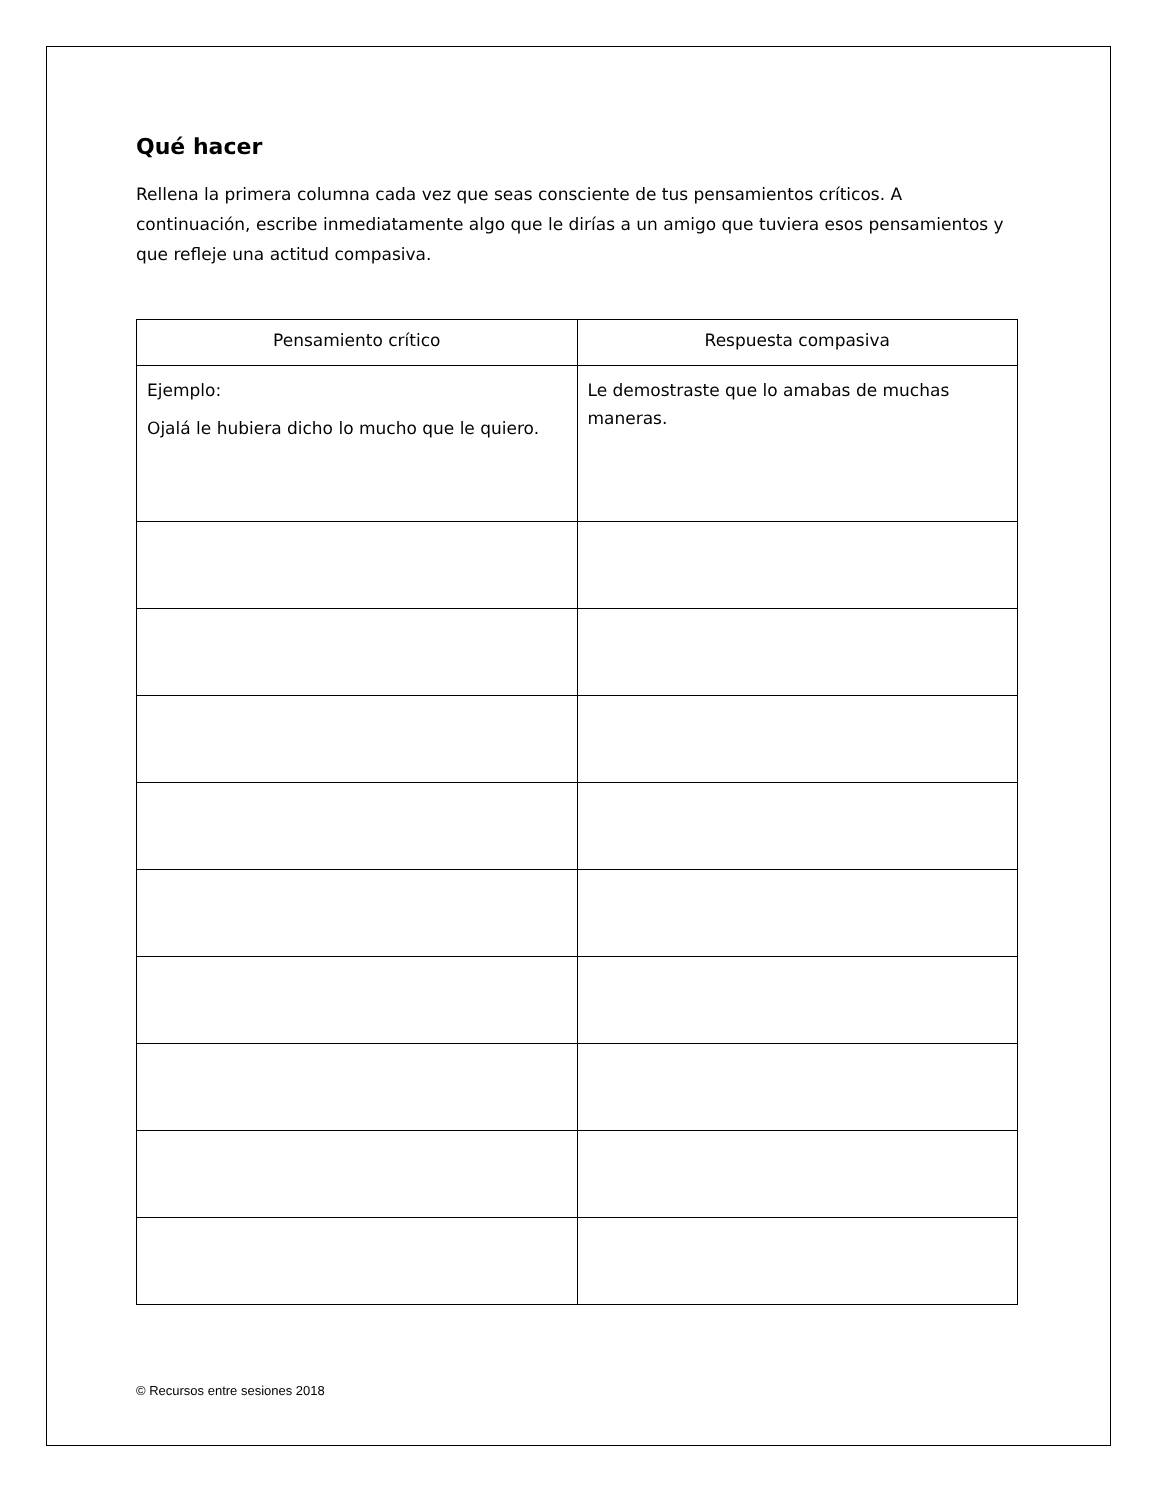Qué hacer
Rellena la primera columna cada vez que seas consciente de tus pensamientos críticos. A continuación, escribe inmediatamente algo que le dirías a un amigo que tuviera esos pensamientos y que refleje una actitud compasiva.
| Pensamiento crítico | Respuesta compasiva |
| --- | --- |
| Ejemplo: Ojalá le hubiera dicho lo mucho que le quiero. | Le demostraste que lo amabas de muchas maneras. |
© Recursos entre sesiones 2018